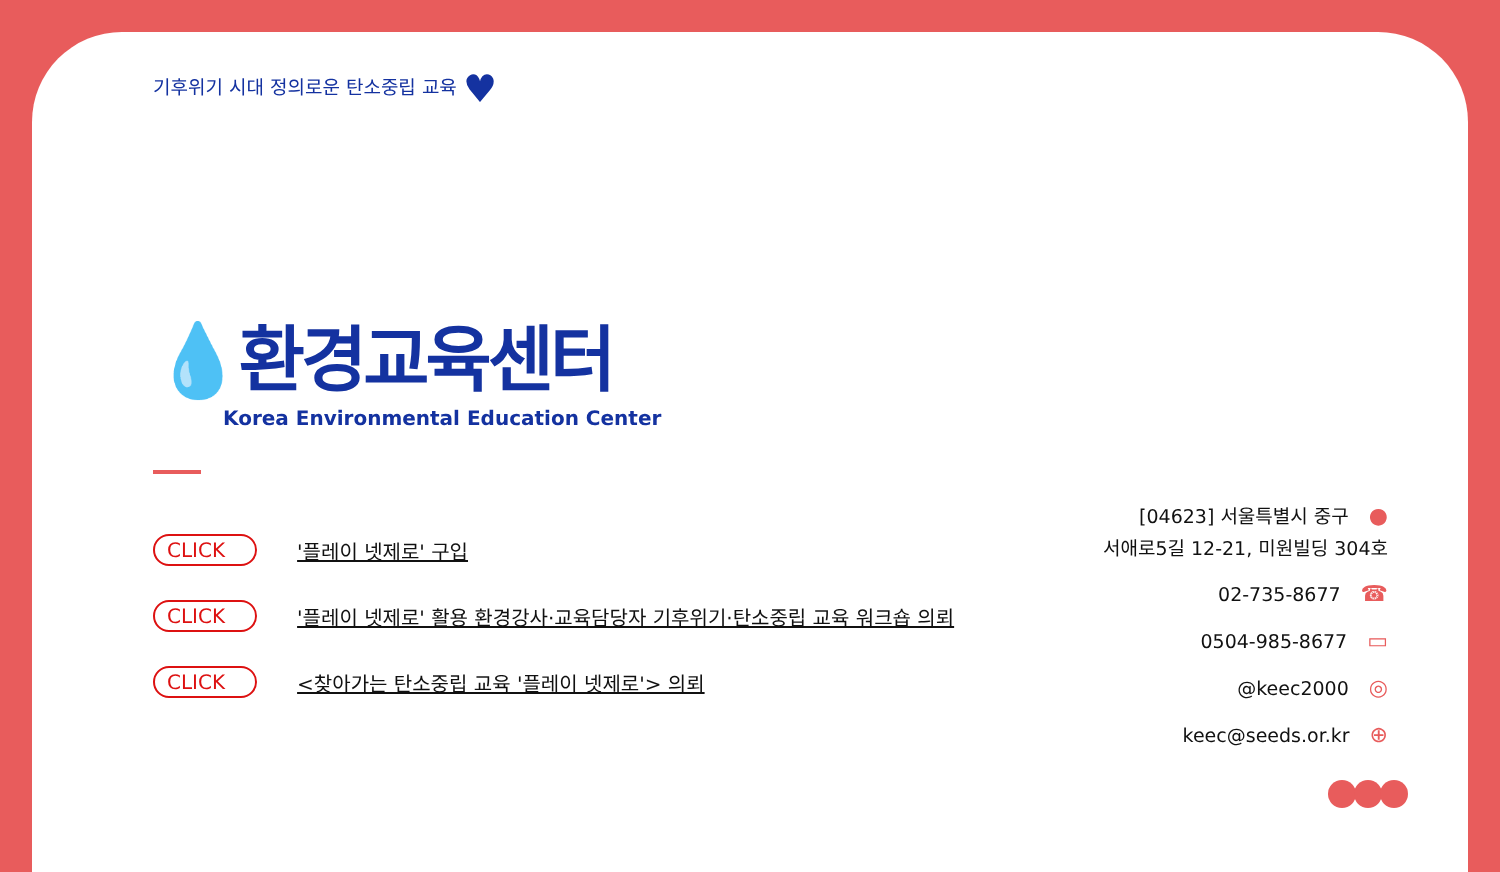기후위기 시대 정의로운 탄소중립 교육 ♥
💧환경교육센터
Korea Environmental Education Center
CLICK '플레이 넷제로' 구입
CLICK '플레이 넷제로' 활용 환경강사·교육담당자 기후위기·탄소중립 교육 워크숍 의뢰
CLICK <찾아가는 탄소중립 교육 '플레이 넷제로'> 의뢰
[04623] 서울특별시 중구 ●
서애로5길 12-21, 미원빌딩 304호
02-735-8677 ☎
0504-985-8677 ▭
@keec2000 ◎
keec@seeds.or.kr ⊕